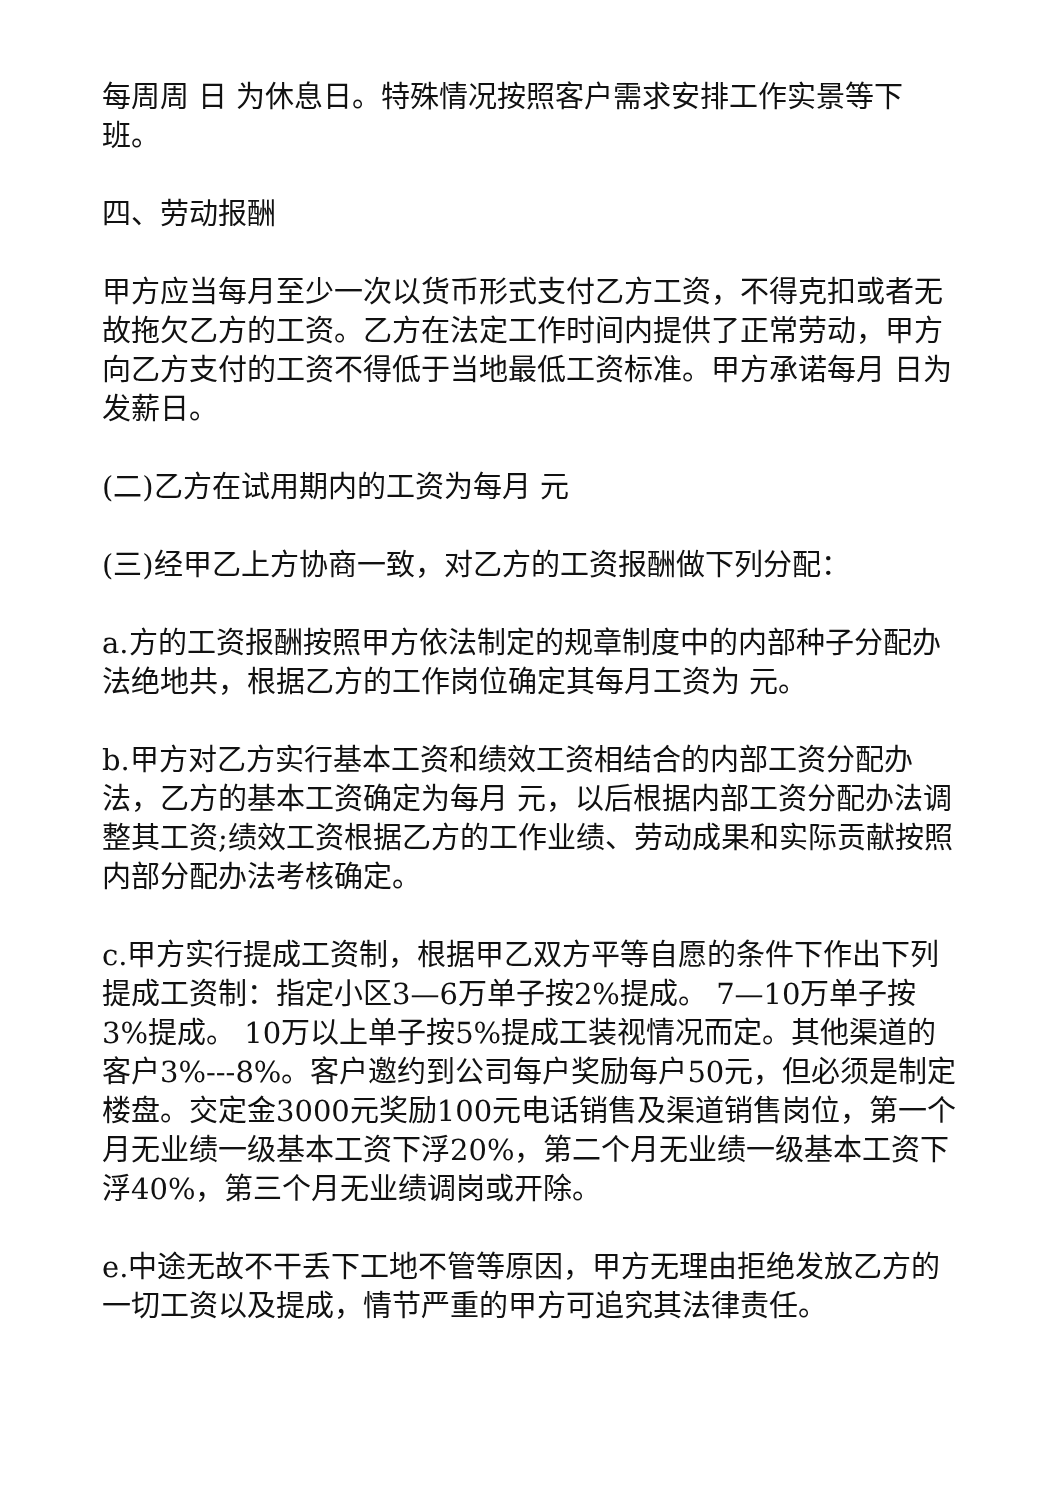每周周 日 为休息日。特殊情况按照客户需求安排工作实景等下班。
四、劳动报酬
甲方应当每月至少一次以货币形式支付乙方工资，不得克扣或者无故拖欠乙方的工资。乙方在法定工作时间内提供了正常劳动，甲方向乙方支付的工资不得低于当地最低工资标准。甲方承诺每月 日为发薪日。
(二)乙方在试用期内的工资为每月 元
(三)经甲乙上方协商一致，对乙方的工资报酬做下列分配：
a.方的工资报酬按照甲方依法制定的规章制度中的内部种子分配办法绝地共，根据乙方的工作岗位确定其每月工资为 元。
b.甲方对乙方实行基本工资和绩效工资相结合的内部工资分配办法，乙方的基本工资确定为每月 元，以后根据内部工资分配办法调整其工资;绩效工资根据乙方的工作业绩、劳动成果和实际贡献按照内部分配办法考核确定。
c.甲方实行提成工资制，根据甲乙双方平等自愿的条件下作出下列提成工资制：指定小区3—6万单子按2%提成。 7—10万单子按3%提成。 10万以上单子按5%提成工装视情况而定。其他渠道的客户3%---8%。客户邀约到公司每户奖励每户50元，但必须是制定楼盘。交定金3000元奖励100元电话销售及渠道销售岗位，第一个月无业绩一级基本工资下浮20%，第二个月无业绩一级基本工资下浮40%，第三个月无业绩调岗或开除。
e.中途无故不干丢下工地不管等原因，甲方无理由拒绝发放乙方的一切工资以及提成，情节严重的甲方可追究其法律责任。